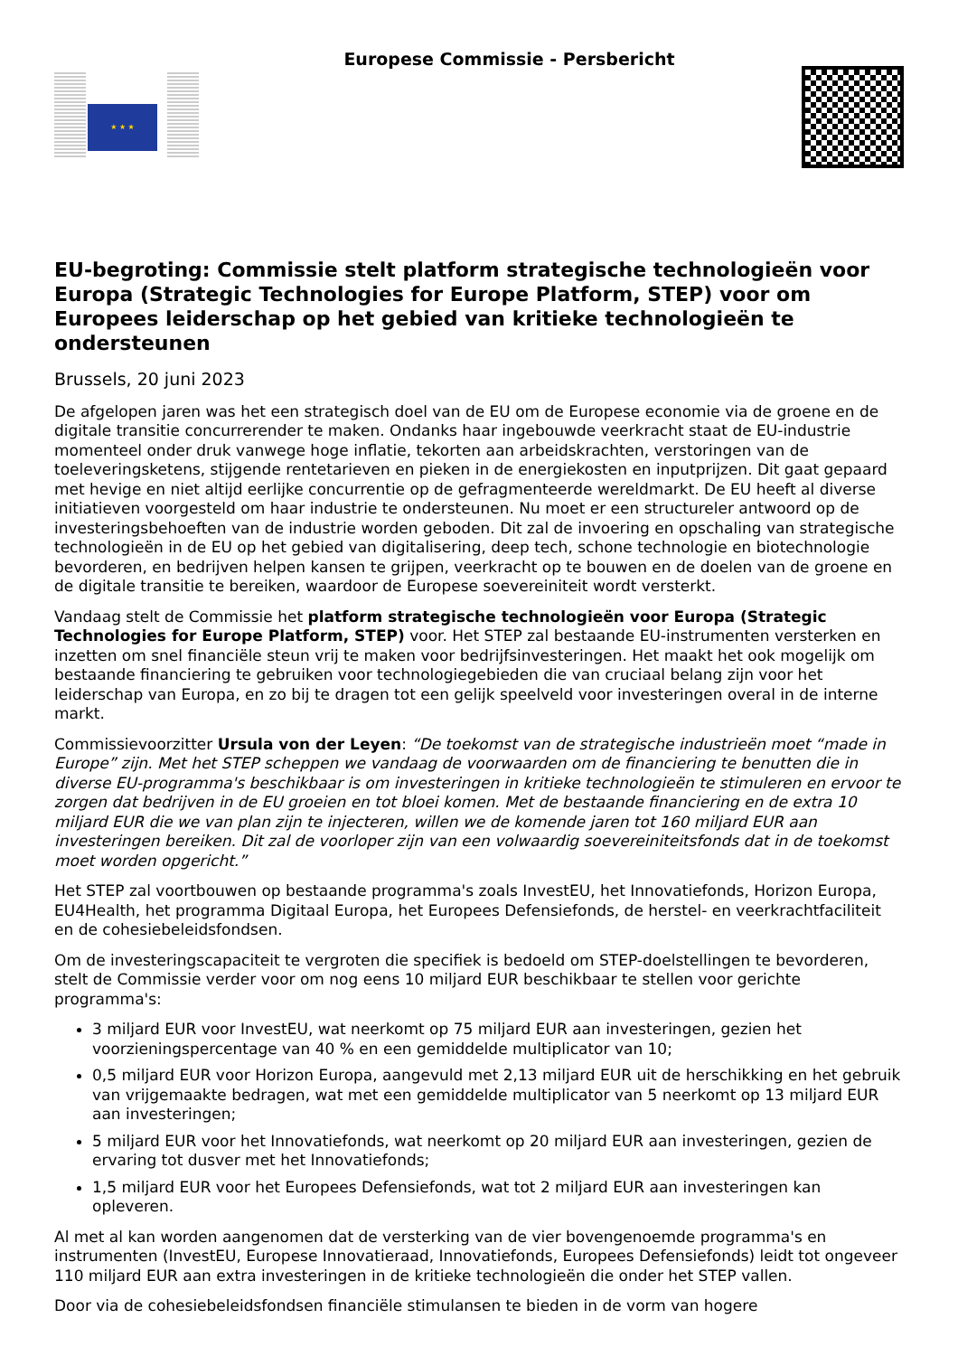★ ★ ★
Europese Commissie - Persbericht
EU-begroting: Commissie stelt platform strategische technologieën voor Europa (Strategic Technologies for Europe Platform, STEP) voor om Europees leiderschap op het gebied van kritieke technologieën te ondersteunen
Brussels, 20 juni 2023
De afgelopen jaren was het een strategisch doel van de EU om de Europese economie via de groene en de digitale transitie concurrerender te maken. Ondanks haar ingebouwde veerkracht staat de EU-industrie momenteel onder druk vanwege hoge inflatie, tekorten aan arbeidskrachten, verstoringen van de toeleveringsketens, stijgende rentetarieven en pieken in de energiekosten en inputprijzen. Dit gaat gepaard met hevige en niet altijd eerlijke concurrentie op de gefragmenteerde wereldmarkt. De EU heeft al diverse initiatieven voorgesteld om haar industrie te ondersteunen. Nu moet er een structureler antwoord op de investeringsbehoeften van de industrie worden geboden. Dit zal de invoering en opschaling van strategische technologieën in de EU op het gebied van digitalisering, deep tech, schone technologie en biotechnologie bevorderen, en bedrijven helpen kansen te grijpen, veerkracht op te bouwen en de doelen van de groene en de digitale transitie te bereiken, waardoor de Europese soevereiniteit wordt versterkt.
Vandaag stelt de Commissie het platform strategische technologieën voor Europa (Strategic Technologies for Europe Platform, STEP) voor. Het STEP zal bestaande EU-instrumenten versterken en inzetten om snel financiële steun vrij te maken voor bedrijfsinvesteringen. Het maakt het ook mogelijk om bestaande financiering te gebruiken voor technologiegebieden die van cruciaal belang zijn voor het leiderschap van Europa, en zo bij te dragen tot een gelijk speelveld voor investeringen overal in de interne markt.
Commissievoorzitter Ursula von der Leyen: “De toekomst van de strategische industrieën moet “made in Europe” zijn. Met het STEP scheppen we vandaag de voorwaarden om de financiering te benutten die in diverse EU-programma's beschikbaar is om investeringen in kritieke technologieën te stimuleren en ervoor te zorgen dat bedrijven in de EU groeien en tot bloei komen. Met de bestaande financiering en de extra 10 miljard EUR die we van plan zijn te injecteren, willen we de komende jaren tot 160 miljard EUR aan investeringen bereiken. Dit zal de voorloper zijn van een volwaardig soevereiniteitsfonds dat in de toekomst moet worden opgericht.”
Het STEP zal voortbouwen op bestaande programma's zoals InvestEU, het Innovatiefonds, Horizon Europa, EU4Health, het programma Digitaal Europa, het Europees Defensiefonds, de herstel- en veerkrachtfaciliteit en de cohesiebeleidsfondsen.
Om de investeringscapaciteit te vergroten die specifiek is bedoeld om STEP-doelstellingen te bevorderen, stelt de Commissie verder voor om nog eens 10 miljard EUR beschikbaar te stellen voor gerichte programma's:
3 miljard EUR voor InvestEU, wat neerkomt op 75 miljard EUR aan investeringen, gezien het voorzieningspercentage van 40 % en een gemiddelde multiplicator van 10;
0,5 miljard EUR voor Horizon Europa, aangevuld met 2,13 miljard EUR uit de herschikking en het gebruik van vrijgemaakte bedragen, wat met een gemiddelde multiplicator van 5 neerkomt op 13 miljard EUR aan investeringen;
5 miljard EUR voor het Innovatiefonds, wat neerkomt op 20 miljard EUR aan investeringen, gezien de ervaring tot dusver met het Innovatiefonds;
1,5 miljard EUR voor het Europees Defensiefonds, wat tot 2 miljard EUR aan investeringen kan opleveren.
Al met al kan worden aangenomen dat de versterking van de vier bovengenoemde programma's en instrumenten (InvestEU, Europese Innovatieraad, Innovatiefonds, Europees Defensiefonds) leidt tot ongeveer 110 miljard EUR aan extra investeringen in de kritieke technologieën die onder het STEP vallen.
Door via de cohesiebeleidsfondsen financiële stimulansen te bieden in de vorm van hogere